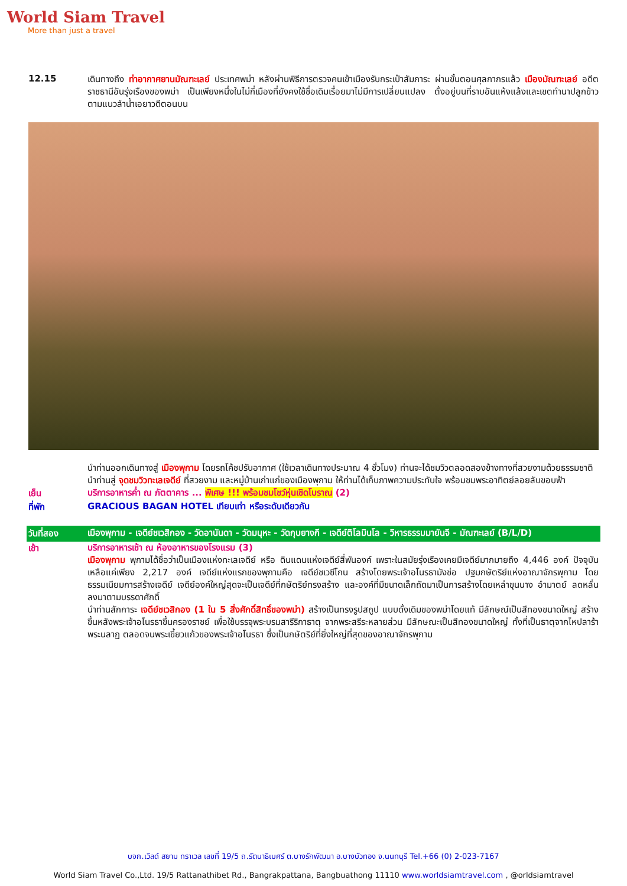World Siam Travel
More than just a travel
12.15
เดินทางถึง ท่าอากาศยานมัณฑะเลย์ ประเทศพม่า หลังผ่านพิธีการตรวจคนเข้าเมืองรับกระเป๋าสัมภาระ ผ่านขั้นตอนศุลกากรแล้ว เมืองมัณฑะเลย์ อดีตราชธานีอันรุ่งเรืองของพม่า เป็นเพียงหนึ่งในไม่กี่เมืองที่ยังคงใช้ชื่อเดิมเรื่อยมาไม่มีการเปลี่ยนแปลง ตั้งอยู่บนที่ราบอันแห้งแล้งและเขตทำนาปลูกข้าวตามแนวลำน้ำเอยาวดีตอนบน
นำท่านออกเดินทางสู่ เมืองพุกาม โดยรถโค้ชปรับอากาศ (ใช้เวลาเดินทางประมาณ 4 ชั่วโมง) ท่านจะได้ชมวิวตลอดสองข้างทางที่สวยงามด้วยธรรมชาติ
นำท่านสู่ จุดชมวิวทะเลเจดีย์ ที่สวยงาม และหมู่บ้านเก่าแก่ของเมืองพุกาม ให้ท่านได้เก็บภาพความประทับใจ พร้อมชมพระอาทิตย์ลอยลับขอบฟ้า
เย็น
บริการอาหารค่ำ ณ ภัตตาคาร ... พิเศษ !!! พร้อมชมโชว์หุ่นเชิดโบราณ (2)
ที่พัก
GRACIOUS BAGAN HOTEL เทียบเท่า หรือระดับเดียวกัน
วันที่สอง
เมืองพุกาม - เจดีย์ชเวสิกอง - วัดอานันดา - วัดมนุหะ - วัดกุบยางกี - เจดีย์ติโลมินโล - วิหารธรรมมายันจี - มัณฑะเลย์ (B/L/D)
เช้า
บริการอาหารเช้า ณ ห้องอาหารของโรงแรม (3)
เมืองพุกาม พุกามได้ชื่อว่าเป็นเมืองแห่งทะเลเจดีย์ หรือ ดินแดนแห่งเจดีย์สี่พันองค์ เพราะในสมัยรุ่งเรืองเคยมีเจดีย์มากมายถึง 4,446 องค์ ปัจจุบันเหลือแค่เพียง 2,217 องค์ เจดีย์แห่งแรกของพุกามคือ เจดีย์ชเวซีโกน สร้างโดยพระเจ้าอโนรธามังช่อ ปฐมกษัตริย์แห่งอาณาจักรพุกาม โดยธรรมเนียมการสร้างเจดีย์ เจดีย์องค์ใหญ่สุดจะเป็นเจดีย์ที่กษัตริย์ทรงสร้าง และองค์ที่มีขนาดเล็กถัดมาเป็นการสร้างโดยเหล่าขุนนาง อำมาตย์ ลดหลั่นลงมาตามบรรดาศักดิ์
นำท่านสักการะ เจดีย์ชเวสิกอง (1 ใน 5 สิ่งศักดิ์สิทธิ์ของพม่า) สร้างเป็นทรงรูปสถูป แบบดั้งเดิมของพม่าโดยแท้ มีลักษณ์เป็นสีทองขนาดใหญ่ สร้างขึ้นหลังพระเจ้าอโนรธาขึ้นครองราชย์ เพื่อใช้บรรจุพระบรมสารีริกาธาตุ จากพระสรีระหลายส่วน มีลักษณะเป็นสีทองขนาดใหญ่ ทั้งที่เป็นธาตุจากไหปลาร้า พระนลาฏ ตลอดจนพระเขี้ยวแก้วของพระเจ้าอโนรธา ซึ่งเป็นกษัตริย์ที่ยิ่งใหญ่ที่สุดของอาณาจักรพุกาม
บจก.เวิลด์ สยาม ทราเวล เลขที่ 19/5 ถ.รัตนาธิเบศร์ ต.บางรักพัฒนา อ.บางบัวทอง จ.นนทบุรี Tel.+66 (0) 2-023-7167
World Siam Travel Co.,Ltd. 19/5 Rattanathibet Rd., Bangrakpattana, Bangbuathong 11110 www.worldsiamtravel.com , @orldsiamtravel